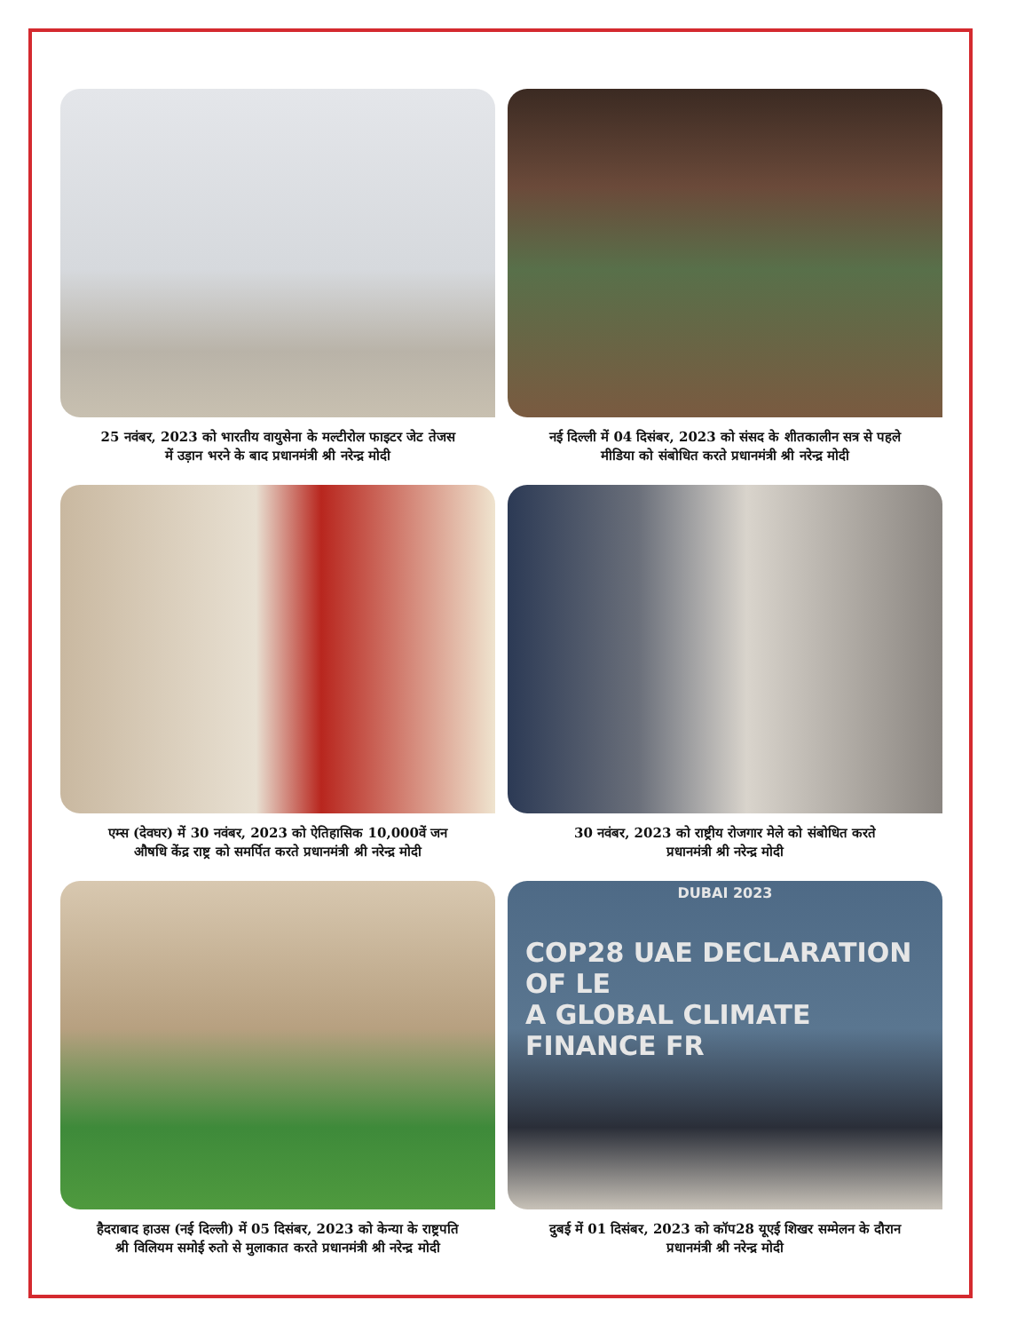25 नवंबर, 2023 को भारतीय वायुसेना के मल्टीरोल फाइटर जेट तेजस
में उड़ान भरने के बाद प्रधानमंत्री श्री नरेन्द्र मोदी
नई दिल्ली में 04 दिसंबर, 2023 को संसद के शीतकालीन सत्र से पहले
मीडिया को संबोधित करते प्रधानमंत्री श्री नरेन्द्र मोदी
एम्स (देवघर) में 30 नवंबर, 2023 को ऐतिहासिक 10,000वें जन
औषधि केंद्र राष्ट्र को समर्पित करते प्रधानमंत्री श्री नरेन्द्र मोदी
30 नवंबर, 2023 को राष्ट्रीय रोजगार मेले को संबोधित करते
प्रधानमंत्री श्री नरेन्द्र मोदी
हैदराबाद हाउस (नई दिल्ली) में 05 दिसंबर, 2023 को केन्या के राष्ट्रपति
श्री विलियम समोई रुतो से मुलाकात करते प्रधानमंत्री श्री नरेन्द्र मोदी
DUBAI 2023
COP28 UAE DECLARATION OF LE
A GLOBAL CLIMATE FINANCE FR
दुबई में 01 दिसंबर, 2023 को कॉप28 यूएई शिखर सम्मेलन के दौरान
प्रधानमंत्री श्री नरेन्द्र मोदी